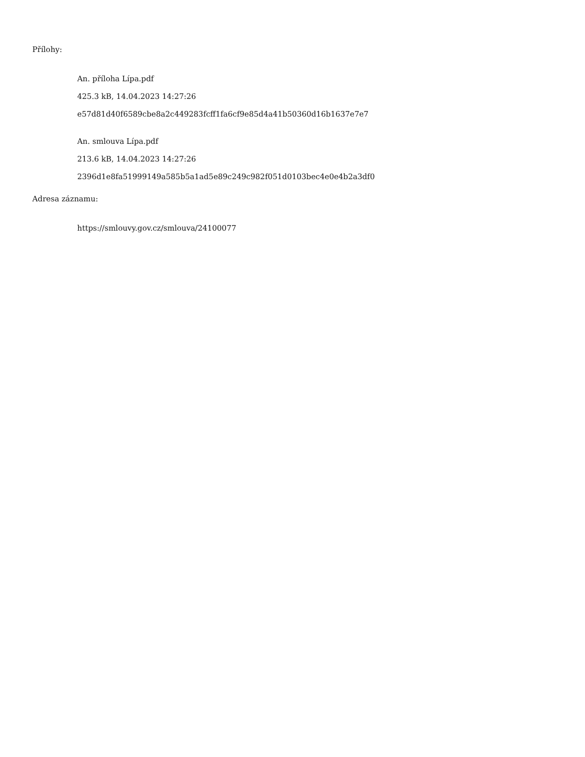Přílohy:
An. příloha Lípa.pdf
425.3 kB, 14.04.2023 14:27:26
e57d81d40f6589cbe8a2c449283fcff1fa6cf9e85d4a41b50360d16b1637e7e7
An. smlouva Lípa.pdf
213.6 kB, 14.04.2023 14:27:26
2396d1e8fa51999149a585b5a1ad5e89c249c982f051d0103bec4e0e4b2a3df0
Adresa záznamu:
https://smlouvy.gov.cz/smlouva/24100077